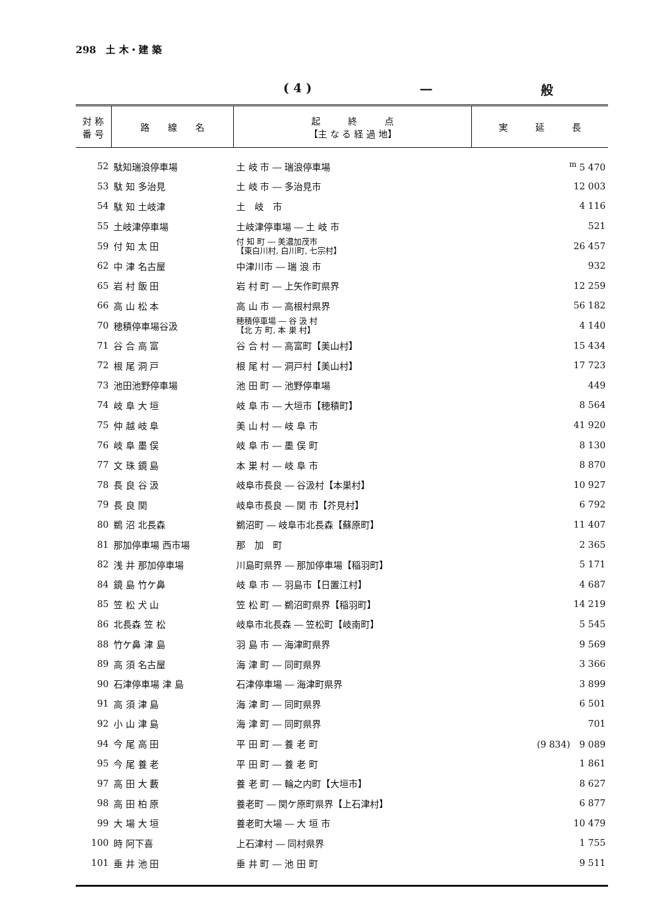298　土 木・建 築
( 4 ) 一 般
| 対 称 番 号 | 路 線 名 | 起 終 点 【主 な る 経 過 地】 | 実 延 長 |
| --- | --- | --- | --- |
| 52 | 駄知瑞浪停車場 | 土 岐 市 ― 瑞浪停車場 | <sup>m</sup> 5 470 |
| 53 | 駄 知 多治見 | 土 岐 市 ― 多治見市 | 12 003 |
| 54 | 駄 知 土岐津 | 土 岐 市 | 4 116 |
| 55 | 土岐津停車場 | 土岐津停車場 ― 土 岐 市 | 521 |
| 59 | 付 知 太 田 | 付 知 町 ― 美濃加茂市 【東白川村, 白川町, 七宗村】 | 26 457 |
| 62 | 中 津 名古屋 | 中津川市 ― 瑞 浪 市 | 932 |
| 65 | 岩 村 飯 田 | 岩 村 町 ― 上矢作町県界 | 12 259 |
| 66 | 高 山 松 本 | 高 山 市 ― 高根村県界 | 56 182 |
| 70 | 穂積停車場谷汲 | 穂積停車場 ― 谷 汲 村 【北 方 町, 本 巣 村】 | 4 140 |
| 71 | 谷 合 高 富 | 谷 合 村 ― 高富町【美山村】 | 15 434 |
| 72 | 根 尾 洞 戸 | 根 尾 村 ― 洞戸村【美山村】 | 17 723 |
| 73 | 池田池野停車場 | 池 田 町 ― 池野停車場 | 449 |
| 74 | 岐 阜 大 垣 | 岐 阜 市 ― 大垣市【穂積町】 | 8 564 |
| 75 | 仲 越 岐 阜 | 美 山 村 ― 岐 阜 市 | 41 920 |
| 76 | 岐 阜 墨 俣 | 岐 阜 市 ― 墨 俣 町 | 8 130 |
| 77 | 文 珠 鏡 島 | 本 巣 村 ― 岐 阜 市 | 8 870 |
| 78 | 長 良 谷 汲 | 岐阜市長良 ― 谷汲村【本巣村】 | 10 927 |
| 79 | 長 良 関 | 岐阜市長良 ― 関 市【芥見村】 | 6 792 |
| 80 | 鵜 沼 北長森 | 鵜沼町 ― 岐阜市北長森【蘇原町】 | 11 407 |
| 81 | 那加停車場 西市場 | 那 加 町 | 2 365 |
| 82 | 浅 井 那加停車場 | 川島町県界 ― 那加停車場【稲羽町】 | 5 171 |
| 84 | 鏡 島 竹ケ鼻 | 岐 阜 市 ― 羽島市【日置江村】 | 4 687 |
| 85 | 笠 松 犬 山 | 笠 松 町 ― 鵜沼町県界【稲羽町】 | 14 219 |
| 86 | 北長森 笠 松 | 岐阜市北長森 ― 笠松町【岐南町】 | 5 545 |
| 88 | 竹ケ鼻 津 島 | 羽 島 市 ― 海津町県界 | 9 569 |
| 89 | 高 須 名古屋 | 海 津 町 ― 同町県界 | 3 366 |
| 90 | 石津停車場 津 島 | 石津停車場 ― 海津町県界 | 3 899 |
| 91 | 高 須 津 島 | 海 津 町 ― 同町県界 | 6 501 |
| 92 | 小 山 津 島 | 海 津 町 ― 同町県界 | 701 |
| 94 | 今 尾 高 田 | 平 田 町 ― 養 老 町 | (9 834) 9 089 |
| 95 | 今 尾 養 老 | 平 田 町 ― 養 老 町 | 1 861 |
| 97 | 高 田 大 藪 | 養 老 町 ― 輪之内町【大垣市】 | 8 627 |
| 98 | 高 田 柏 原 | 養老町 ― 関ケ原町県界【上石津村】 | 6 877 |
| 99 | 大 場 大 垣 | 養老町大場 ― 大 垣 市 | 10 479 |
| 100 | 時 阿下喜 | 上石津村 ― 同村県界 | 1 755 |
| 101 | 垂 井 池 田 | 垂 井 町 ― 池 田 町 | 9 511 |